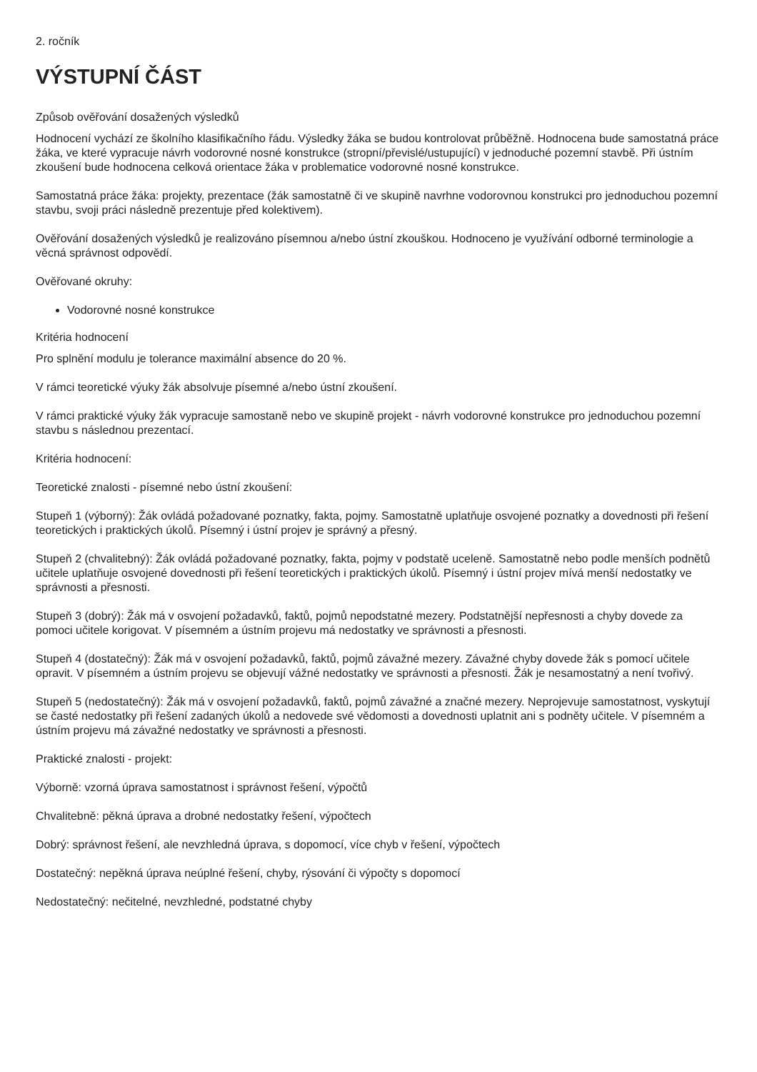2. ročník
VÝSTUPNÍ ČÁST
Způsob ověřování dosažených výsledků
Hodnocení vychází ze školního klasifikačního řádu. Výsledky žáka se budou kontrolovat průběžně. Hodnocena bude samostatná práce žáka, ve které vypracuje návrh vodorovné nosné konstrukce (stropní/převislé/ustupující) v jednoduché pozemní stavbě. Při ústním zkoušení bude hodnocena celková orientace žáka v problematice vodorovné nosné konstrukce.
Samostatná práce žáka: projekty, prezentace (žák samostatně či ve skupině navrhne vodorovnou konstrukci pro jednoduchou pozemní stavbu, svoji práci následně prezentuje před kolektivem).
Ověřování dosažených výsledků je realizováno písemnou a/nebo ústní zkouškou. Hodnoceno je využívání odborné terminologie a věcná správnost odpovědí.
Ověřované okruhy:
Vodorovné nosné konstrukce
Kritéria hodnocení
Pro splnění modulu je tolerance maximální absence do 20 %.
V rámci teoretické výuky žák absolvuje písemné a/nebo ústní zkoušení.
V rámci praktické výuky žák vypracuje samostaně nebo ve skupině projekt - návrh vodorovné konstrukce pro jednoduchou pozemní stavbu s následnou prezentací.
Kritéria hodnocení:
Teoretické znalosti - písemné nebo ústní zkoušení:
Stupeň 1 (výborný): Žák ovládá požadované poznatky, fakta, pojmy. Samostatně uplatňuje osvojené poznatky a dovednosti při řešení teoretických i praktických úkolů. Písemný i ústní projev je správný a přesný.
Stupeň 2 (chvalitebný): Žák ovládá požadované poznatky, fakta, pojmy v podstatě uceleně. Samostatně nebo podle menších podnětů učitele uplatňuje osvojené dovednosti při řešení teoretických i praktických úkolů. Písemný i ústní projev mívá menší nedostatky ve správnosti a přesnosti.
Stupeň 3 (dobrý): Žák má v osvojení požadavků, faktů, pojmů nepodstatné mezery. Podstatnější nepřesnosti a chyby dovede za pomoci učitele korigovat. V písemném a ústním projevu má nedostatky ve správnosti a přesnosti.
Stupeň 4 (dostatečný): Žák má v osvojení požadavků, faktů, pojmů závažné mezery. Závažné chyby dovede žák s pomocí učitele opravit. V písemném a ústním projevu se objevují vážné nedostatky ve správnosti a přesnosti. Žák je nesamostatný a není tvořivý.
Stupeň 5 (nedostatečný): Žák má v osvojení požadavků, faktů, pojmů závažné a značné mezery. Neprojevuje samostatnost, vyskytují se časté nedostatky při řešení zadaných úkolů a nedovede své vědomosti a dovednosti uplatnit ani s podněty učitele. V písemném a ústním projevu má závažné nedostatky ve správnosti a přesnosti.
Praktické znalosti - projekt:
Výborně: vzorná úprava samostatnost i správnost řešení, výpočtů
Chvalitebně: pěkná úprava a drobné nedostatky řešení, výpočtech
Dobrý: správnost řešení, ale nevzhledná úprava, s dopomocí, více chyb v řešení, výpočtech
Dostatečný: nepěkná úprava neúplné řešení, chyby, rýsování či výpočty s dopomocí
Nedostatečný: nečitelné, nevzhledné, podstatné chyby